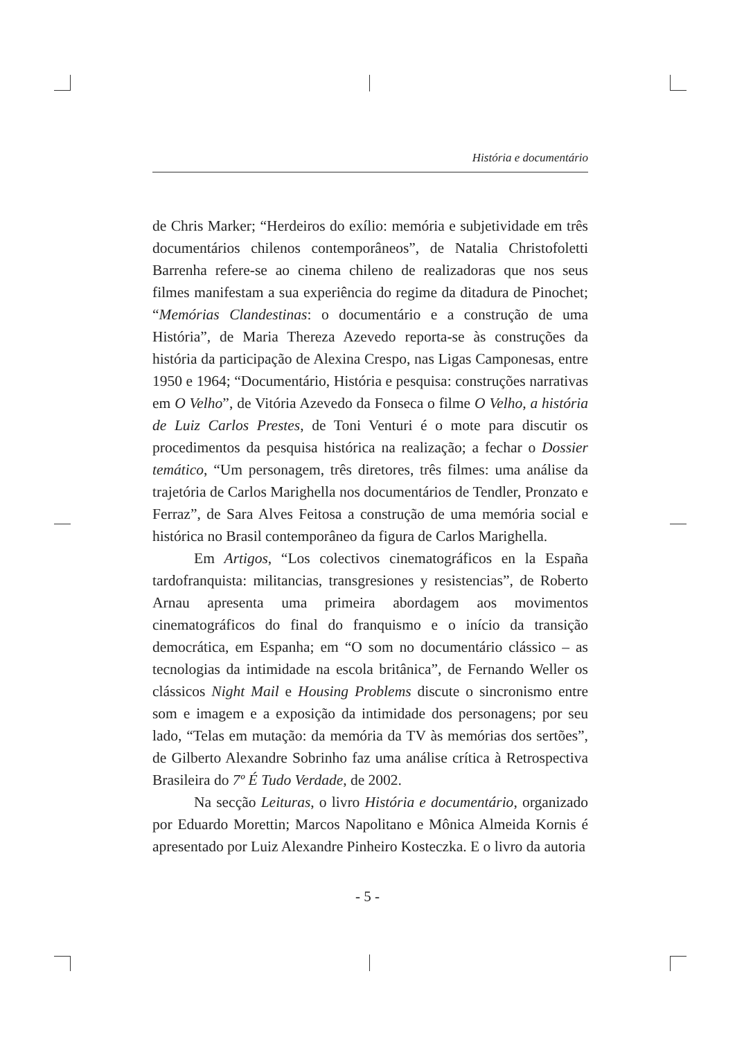História e documentário
de Chris Marker; “Herdeiros do exílio: memória e subjetividade em três documentários chilenos contemporâneos”, de Natalia Christofoletti Barrenha refere-se ao cinema chileno de realizadoras que nos seus filmes manifestam a sua experiência do regime da ditadura de Pinochet; “Memórias Clandestinas: o documentário e a construção de uma História”, de Maria Thereza Azevedo reporta-se às construções da história da participação de Alexina Crespo, nas Ligas Camponesas, entre 1950 e 1964; “Documentário, História e pesquisa: construções narrativas em O Velho”, de Vitória Azevedo da Fonseca o filme O Velho, a história de Luiz Carlos Prestes, de Toni Venturi é o mote para discutir os procedimentos da pesquisa histórica na realização; a fechar o Dossier temático, “Um personagem, três diretores, três filmes: uma análise da trajetória de Carlos Marighella nos documentários de Tendler, Pronzato e Ferraz”, de Sara Alves Feitosa a construção de uma memória social e histórica no Brasil contemporâneo da figura de Carlos Marighella.
Em Artigos, “Los colectivos cinematográficos en la España tardofranquista: militancias, transgresiones y resistencias”, de Roberto Arnau apresenta uma primeira abordagem aos movimentos cinematográficos do final do franquismo e o início da transição democrática, em Espanha; em “O som no documentário clássico – as tecnologias da intimidade na escola britânica”, de Fernando Weller os clássicos Night Mail e Housing Problems discute o sincronismo entre som e imagem e a exposição da intimidade dos personagens; por seu lado, “Telas em mutação: da memória da TV às memórias dos sertões”, de Gilberto Alexandre Sobrinho faz uma análise crítica à Retrospectiva Brasileira do 7º É Tudo Verdade, de 2002.
Na secção Leituras, o livro História e documentário, organizado por Eduardo Morettin; Marcos Napolitano e Mônica Almeida Kornis é apresentado por Luiz Alexandre Pinheiro Kosteczka. E o livro da autoria
- 5 -